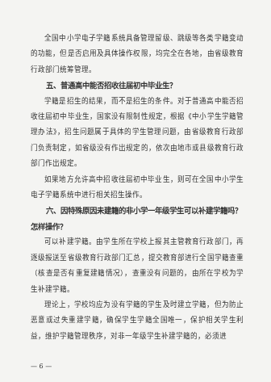全国中小学电子学籍系统具备管理留级、跳级等各类学籍变动的功能，但是否启用及具体操作权限，均完全在各地，由省级教育行政部门统筹管理。
五、普通高中能否招收往届初中毕业生？
学籍是招生的结果，而不是招生的条件。对于普通高中能否招收往届初中毕业生，国家没有限制性规定，根据《中小学生学籍管理办法》，招生问题属于具体的学生管理问题，由省级教育行政部门负责制定，如省级没有作出规定的，依次由地市或县级教育行政部门作出规定。
如果地方允许高中招收往届初中毕业生，则可在全国中小学生电子学籍系统中进行相关招生操作。
六、因特殊原因未建籍的非小学一年级学生可以补建学籍吗？怎样操作？
可以补建学籍。由学生所在学校上报其主管教育行政部门，再逐级报送至省级教育行政部门汇总，提交教育部进行全国学籍查重（核查是否有重复建籍情况），查重没有问题的，由所在学校为学生补建学籍。
理论上，学校均应为没有学籍的学生及时建立学籍，但为防止恶意或过失重建学籍，确保学生学籍全国唯一，保护相关学生利益，维护学籍管理秩序，对非一年级学生补建学籍的，必须进
— 6 —